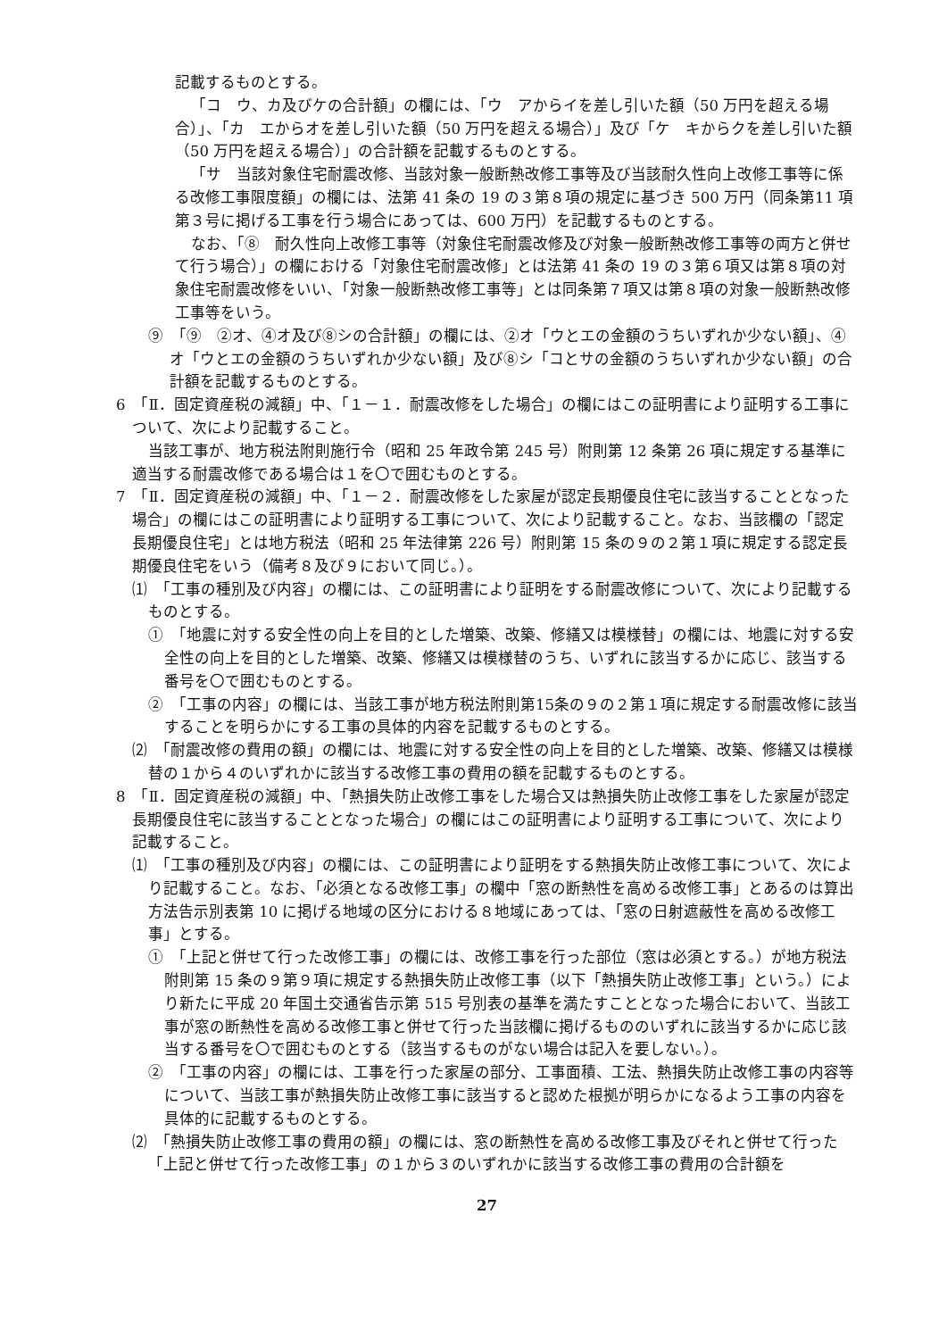記載するものとする。
「コ　ウ、カ及びケの合計額」の欄には、「ウ　アからイを差し引いた額（50 万円を超える場合）」、「カ　エからオを差し引いた額（50 万円を超える場合）」及び「ケ　キからクを差し引いた額（50 万円を超える場合）」の合計額を記載するものとする。
「サ　当該対象住宅耐震改修、当該対象一般断熱改修工事等及び当該耐久性向上改修工事等に係る改修工事限度額」の欄には、法第 41 条の 19 の３第８項の規定に基づき 500 万円（同条第11 項第３号に掲げる工事を行う場合にあっては、600 万円）を記載するものとする。
なお、「⑧　耐久性向上改修工事等（対象住宅耐震改修及び対象一般断熱改修工事等の両方と併せて行う場合）」の欄における「対象住宅耐震改修」とは法第 41 条の 19 の３第６項又は第８項の対象住宅耐震改修をいい、「対象一般断熱改修工事等」とは同条第７項又は第８項の対象一般断熱改修工事等をいう。
⑨　「⑨　②オ、④オ及び⑧シの合計額」の欄には、②オ「ウとエの金額のうちいずれか少ない額」、④オ「ウとエの金額のうちいずれか少ない額」及び⑧シ「コとサの金額のうちいずれか少ない額」の合計額を記載するものとする。
6　「Ⅱ．固定資産税の減額」中、「１－１．耐震改修をした場合」の欄にはこの証明書により証明する工事について、次により記載すること。
当該工事が、地方税法附則施行令（昭和 25 年政令第 245 号）附則第 12 条第 26 項に規定する基準に適当する耐震改修である場合は１を〇で囲むものとする。
7　「Ⅱ．固定資産税の減額」中、「１－２．耐震改修をした家屋が認定長期優良住宅に該当することとなった場合」の欄にはこの証明書により証明する工事について、次により記載すること。なお、当該欄の「認定長期優良住宅」とは地方税法（昭和 25 年法律第 226 号）附則第 15 条の９の２第１項に規定する認定長期優良住宅をいう（備考８及び９において同じ。）。
⑴　「工事の種別及び内容」の欄には、この証明書により証明をする耐震改修について、次により記載するものとする。
①　「地震に対する安全性の向上を目的とした増築、改築、修繕又は模様替」の欄には、地震に対する安全性の向上を目的とした増築、改築、修繕又は模様替のうち、いずれに該当するかに応じ、該当する番号を〇で囲むものとする。
②　「工事の内容」の欄には、当該工事が地方税法附則第15条の９の２第１項に規定する耐震改修に該当することを明らかにする工事の具体的内容を記載するものとする。
⑵　「耐震改修の費用の額」の欄には、地震に対する安全性の向上を目的とした増築、改築、修繕又は模様替の１から４のいずれかに該当する改修工事の費用の額を記載するものとする。
8　「Ⅱ．固定資産税の減額」中、「熱損失防止改修工事をした場合又は熱損失防止改修工事をした家屋が認定長期優良住宅に該当することとなった場合」の欄にはこの証明書により証明する工事について、次により記載すること。
⑴　「工事の種別及び内容」の欄には、この証明書により証明をする熱損失防止改修工事について、次により記載すること。なお、「必須となる改修工事」の欄中「窓の断熱性を高める改修工事」とあるのは算出方法告示別表第 10 に掲げる地域の区分における８地域にあっては、「窓の日射遮蔽性を高める改修工事」とする。
①　「上記と併せて行った改修工事」の欄には、改修工事を行った部位（窓は必須とする。）が地方税法附則第 15 条の９第９項に規定する熱損失防止改修工事（以下「熱損失防止改修工事」という。）により新たに平成 20 年国土交通省告示第 515 号別表の基準を満たすこととなった場合において、当該工事が窓の断熱性を高める改修工事と併せて行った当該欄に掲げるもののいずれに該当するかに応じ該当する番号を〇で囲むものとする（該当するものがない場合は記入を要しない。）。
②　「工事の内容」の欄には、工事を行った家屋の部分、工事面積、工法、熱損失防止改修工事の内容等について、当該工事が熱損失防止改修工事に該当すると認めた根拠が明らかになるよう工事の内容を具体的に記載するものとする。
⑵　「熱損失防止改修工事の費用の額」の欄には、窓の断熱性を高める改修工事及びそれと併せて行った「上記と併せて行った改修工事」の１から３のいずれかに該当する改修工事の費用の合計額を
27